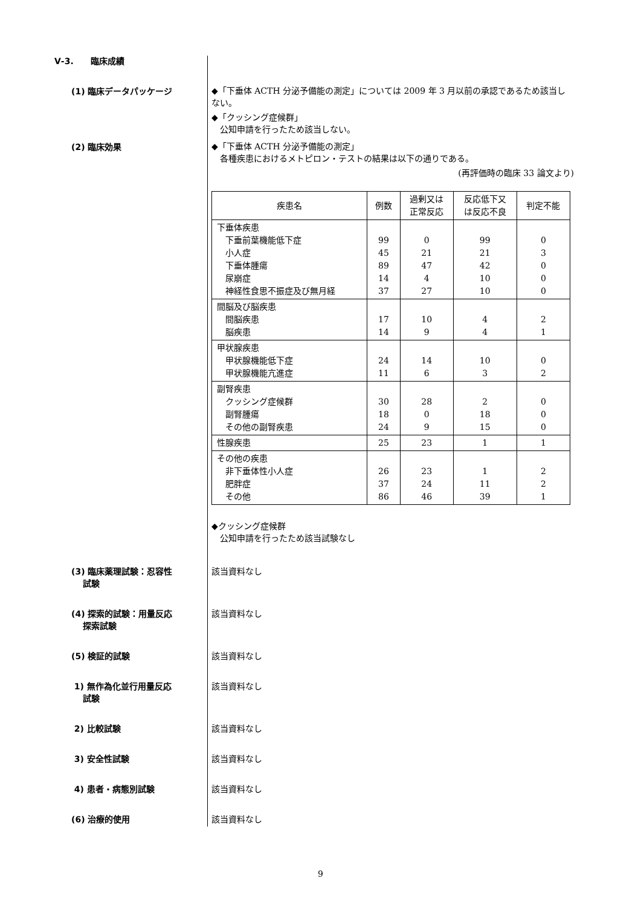Ⅴ-3.　　臨床成績
　　(1) 臨床データパッケージ
◆「下垂体 ACTH 分泌予備能の測定」については 2009 年 3 月以前の承認であるため該当しない。
◆「クッシング症候群」
　公知申請を行ったため該当しない。
　　(2) 臨床効果
◆「下垂体 ACTH 分泌予備能の測定」
　各種疾患におけるメトピロン・テストの結果は以下の通りである。
(再評価時の臨床 33 論文より)
| 疾患名 | 例数 | 過剰又は 正常反応 | 反応低下又 は反応不良 | 判定不能 |
| --- | --- | --- | --- | --- |
| 下垂体疾患 下垂前葉機能低下症 小人症 下垂体腫瘍 尿崩症 神経性食思不振症及び無月経 | 99 45 89 14 37 | 0 21 47 4 27 | 99 21 42 10 10 | 0 3 0 0 0 |
| 間脳及び脳疾患 間脳疾患 脳疾患 | 17 14 | 10 9 | 4 4 | 2 1 |
| 甲状腺疾患 甲状腺機能低下症 甲状腺機能亢進症 | 24 11 | 14 6 | 10 3 | 0 2 |
| 副腎疾患 クッシング症候群 副腎腫瘍 その他の副腎疾患 | 30 18 24 | 28 0 9 | 2 18 15 | 0 0 0 |
| 性腺疾患 | 25 | 23 | 1 | 1 |
| その他の疾患 非下垂体性小人症 肥胖症 その他 | 26 37 86 | 23 24 46 | 1 11 39 | 2 2 1 |
◆クッシング症候群
　公知申請を行ったため該当試験なし
　　(3) 臨床薬理試験：忍容性
　　　 試験
該当資料なし
　　(4) 探索的試験：用量反応
　　　 探索試験
該当資料なし
　　(5) 検証的試験 該当資料なし
　　 1) 無作為化並行用量反応
　　　 試験
該当資料なし
　　 2) 比較試験 該当資料なし
　　 3) 安全性試験 該当資料なし
　　 4) 患者・病態別試験 該当資料なし
　　(6) 治療的使用 該当資料なし
9